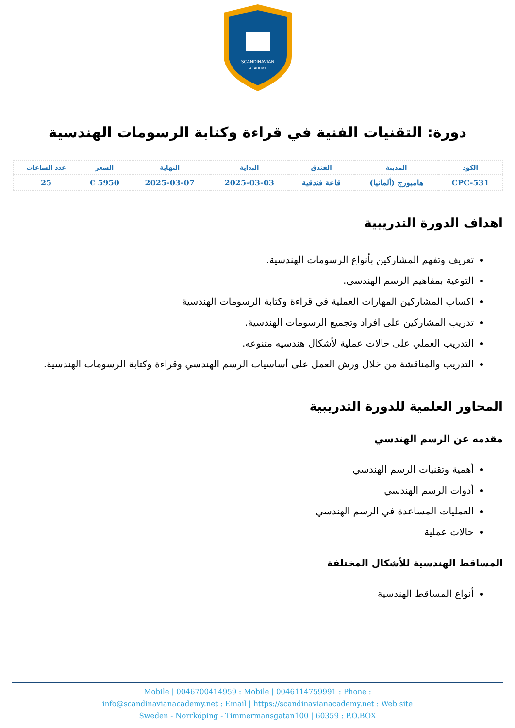SCANDINAVIAN
ACADEMY
دورة: التقنيات الفنية في قراءة وكتابة الرسومات الهندسية
| الكود | المدينة | الفندق | البداية | النهاية | السعر | عدد الساعات |
| --- | --- | --- | --- | --- | --- | --- |
| CPC-531 | هامبورج (ألمانيا) | قاعة فندقية | 2025-03-03 | 2025-03-07 | 5950 € | 25 |
اهداف الدورة التدريبية
تعريف وتفهم المشاركين بأنواع الرسومات الهندسية.
التوعية بمفاهيم الرسم الهندسي.
اكساب المشاركين المهارات العملية في قراءة وكتابة الرسومات الهندسية
تدريب المشاركين على افراد وتجميع الرسومات الهندسية.
التدريب العملي على حالات عملية لأشكال هندسيه متنوعه.
التدريب والمناقشة من خلال ورش العمل على أساسيات الرسم الهندسي وقراءة وكتابة الرسومات الهندسية.
المحاور العلمية للدورة التدريبية
مقدمه عن الرسم الهندسي
أهمية وتقنيات الرسم الهندسي
أدوات الرسم الهندسي
العمليات المساعدة في الرسم الهندسي
حالات عملية
المساقط الهندسية للأشكال المختلفة
أنواع المساقط الهندسية
Mobile | 0046700414959 : Mobile | 0046114759991 : Phone :
info@scandinavianacademy.net : Email | https://scandinavianacademy.net : Web site
Sweden - Norrköping - Timmermansgatan100 | 60359 : P.O.BOX